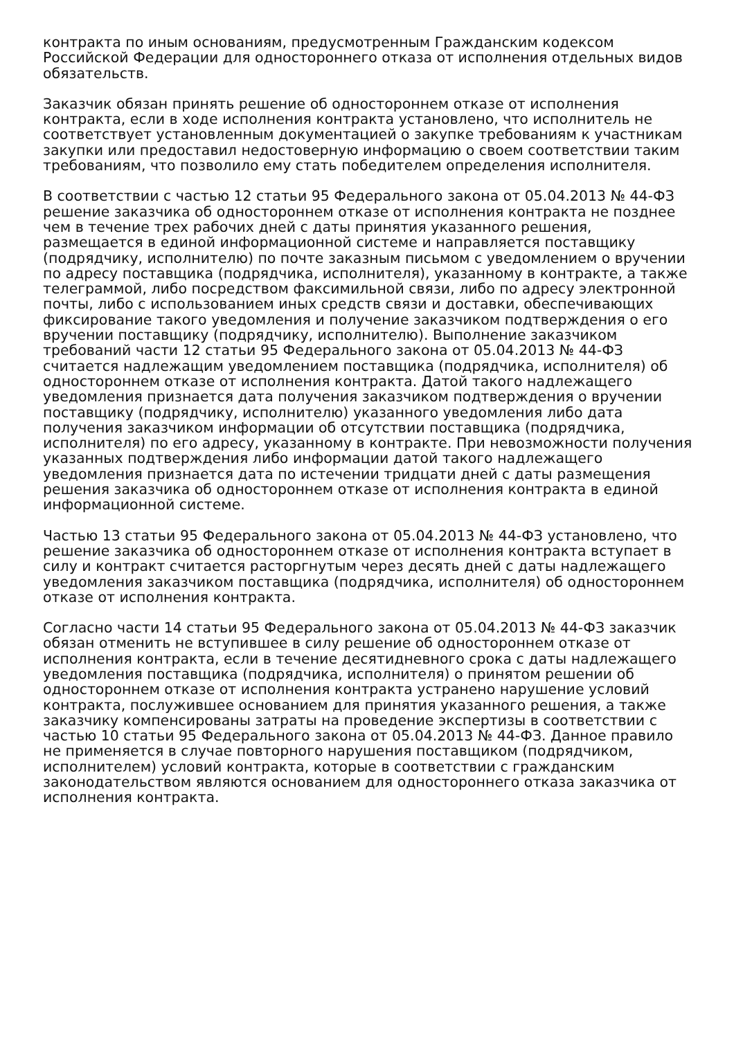контракта по иным основаниям, предусмотренным Гражданским кодексом Российской Федерации для одностороннего отказа от исполнения отдельных видов обязательств.
Заказчик обязан принять решение об одностороннем отказе от исполнения контракта, если в ходе исполнения контракта установлено, что исполнитель не соответствует установленным документацией о закупке требованиям к участникам закупки или предоставил недостоверную информацию о своем соответствии таким требованиям, что позволило ему стать победителем определения исполнителя.
В соответствии с частью 12 статьи 95 Федерального закона от 05.04.2013 № 44-ФЗ решение заказчика об одностороннем отказе от исполнения контракта не позднее чем в течение трех рабочих дней с даты принятия указанного решения, размещается в единой информационной системе и направляется поставщику (подрядчику, исполнителю) по почте заказным письмом с уведомлением о вручении по адресу поставщика (подрядчика, исполнителя), указанному в контракте, а также телеграммой, либо посредством факсимильной связи, либо по адресу электронной почты, либо с использованием иных средств связи и доставки, обеспечивающих фиксирование такого уведомления и получение заказчиком подтверждения о его вручении поставщику (подрядчику, исполнителю). Выполнение заказчиком требований части 12 статьи 95 Федерального закона от 05.04.2013 № 44-ФЗ считается надлежащим уведомлением поставщика (подрядчика, исполнителя) об одностороннем отказе от исполнения контракта. Датой такого надлежащего уведомления признается дата получения заказчиком подтверждения о вручении поставщику (подрядчику, исполнителю) указанного уведомления либо дата получения заказчиком информации об отсутствии поставщика (подрядчика, исполнителя) по его адресу, указанному в контракте. При невозможности получения указанных подтверждения либо информации датой такого надлежащего уведомления признается дата по истечении тридцати дней с даты размещения решения заказчика об одностороннем отказе от исполнения контракта в единой информационной системе.
Частью 13 статьи 95 Федерального закона от 05.04.2013 № 44-ФЗ установлено, что решение заказчика об одностороннем отказе от исполнения контракта вступает в силу и контракт считается расторгнутым через десять дней с даты надлежащего уведомления заказчиком поставщика (подрядчика, исполнителя) об одностороннем отказе от исполнения контракта.
Согласно части 14 статьи 95 Федерального закона от 05.04.2013 № 44-ФЗ заказчик обязан отменить не вступившее в силу решение об одностороннем отказе от исполнения контракта, если в течение десятидневного срока с даты надлежащего уведомления поставщика (подрядчика, исполнителя) о принятом решении об одностороннем отказе от исполнения контракта устранено нарушение условий контракта, послужившее основанием для принятия указанного решения, а также заказчику компенсированы затраты на проведение экспертизы в соответствии с частью 10 статьи 95 Федерального закона от 05.04.2013 № 44-ФЗ. Данное правило не применяется в случае повторного нарушения поставщиком (подрядчиком, исполнителем) условий контракта, которые в соответствии с гражданским законодательством являются основанием для одностороннего отказа заказчика от исполнения контракта.